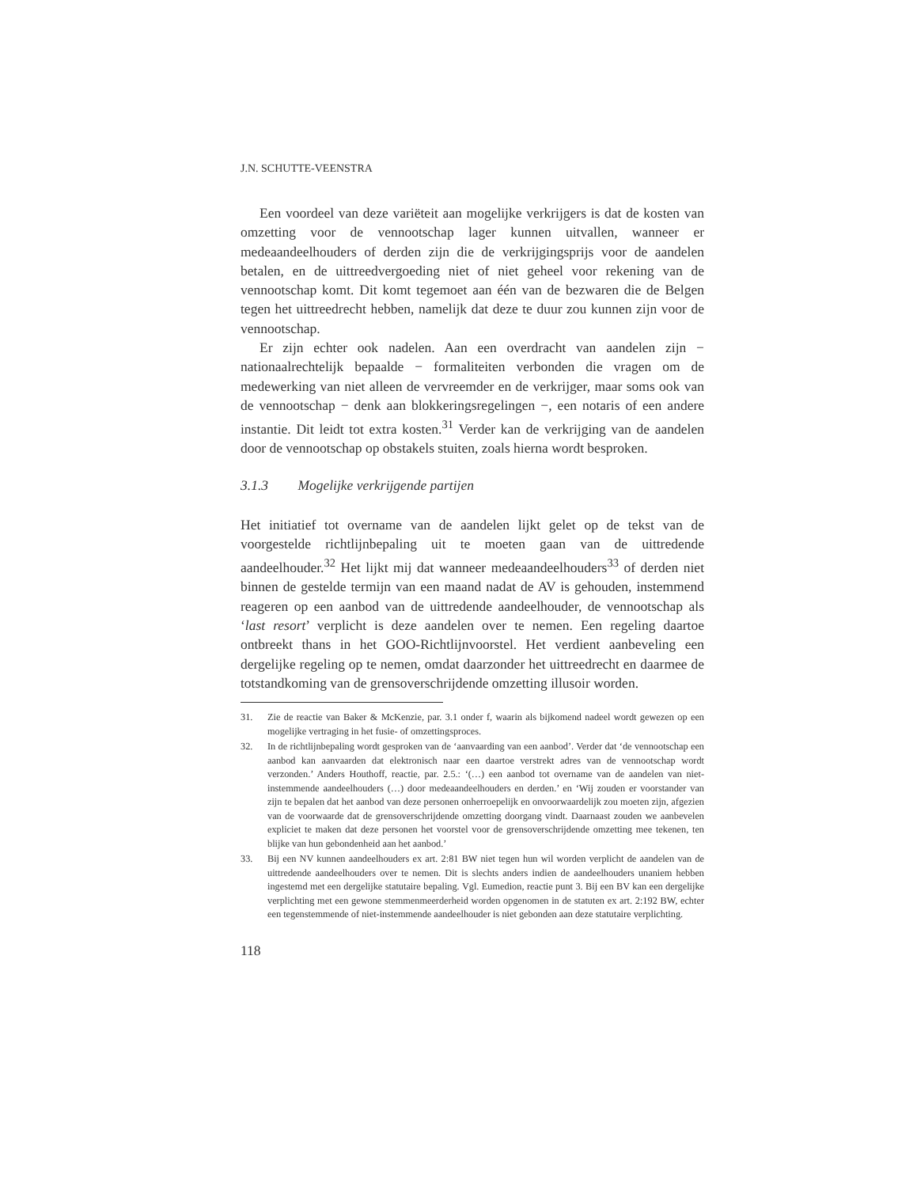J.N. SCHUTTE-VEENSTRA
Een voordeel van deze variëteit aan mogelijke verkrijgers is dat de kosten van omzetting voor de vennootschap lager kunnen uitvallen, wanneer er medeaandeelhouders of derden zijn die de verkrijgingsprijs voor de aandelen betalen, en de uittreedvergoeding niet of niet geheel voor rekening van de vennootschap komt. Dit komt tegemoet aan één van de bezwaren die de Belgen tegen het uittreedrecht hebben, namelijk dat deze te duur zou kunnen zijn voor de vennootschap.
Er zijn echter ook nadelen. Aan een overdracht van aandelen zijn − nationaalrechtelijk bepaalde − formaliteiten verbonden die vragen om de medewerking van niet alleen de vervreemder en de verkrijger, maar soms ook van de vennootschap − denk aan blokkeringsregelingen −, een notaris of een andere instantie. Dit leidt tot extra kosten.<sup>31</sup> Verder kan de verkrijging van de aandelen door de vennootschap op obstakels stuiten, zoals hierna wordt besproken.
3.1.3 Mogelijke verkrijgende partijen
Het initiatief tot overname van de aandelen lijkt gelet op de tekst van de voorgestelde richtlijnbepaling uit te moeten gaan van de uittredende aandeelhouder.<sup>32</sup> Het lijkt mij dat wanneer medeaandeelhouders<sup>33</sup> of derden niet binnen de gestelde termijn van een maand nadat de AV is gehouden, instemmend reageren op een aanbod van de uittredende aandeelhouder, de vennootschap als ‘last resort’ verplicht is deze aandelen over te nemen. Een regeling daartoe ontbreekt thans in het GOO-Richtlijnvoorstel. Het verdient aanbeveling een dergelijke regeling op te nemen, omdat daarzonder het uittreedrecht en daarmee de totstandkoming van de grensoverschrijdende omzetting illusoir worden.
31. Zie de reactie van Baker & McKenzie, par. 3.1 onder f, waarin als bijkomend nadeel wordt gewezen op een mogelijke vertraging in het fusie- of omzettingsproces.
32. In de richtlijnbepaling wordt gesproken van de ‘aanvaarding van een aanbod’. Verder dat ‘de vennootschap een aanbod kan aanvaarden dat elektronisch naar een daartoe verstrekt adres van de vennootschap wordt verzonden.’ Anders Houthoff, reactie, par. 2.5.: ‘(…) een aanbod tot overname van de aandelen van niet-instemmende aandeelhouders (…) door medeaandeelhouders en derden.’ en ‘Wij zouden er voorstander van zijn te bepalen dat het aanbod van deze personen onherroepelijk en onvoorwaardelijk zou moeten zijn, afgezien van de voorwaarde dat de grensoverschrijdende omzetting doorgang vindt. Daarnaast zouden we aanbevelen expliciet te maken dat deze personen het voorstel voor de grensoverschrijdende omzetting mee tekenen, ten blijke van hun gebondenheid aan het aanbod.’
33. Bij een NV kunnen aandeelhouders ex art. 2:81 BW niet tegen hun wil worden verplicht de aandelen van de uittredende aandeelhouders over te nemen. Dit is slechts anders indien de aandeelhouders unaniem hebben ingestemd met een dergelijke statutaire bepaling. Vgl. Eumedion, reactie punt 3. Bij een BV kan een dergelijke verplichting met een gewone stemmenmeerderheid worden opgenomen in de statuten ex art. 2:192 BW, echter een tegenstemmende of niet-instemmende aandeelhouder is niet gebonden aan deze statutaire verplichting.
118